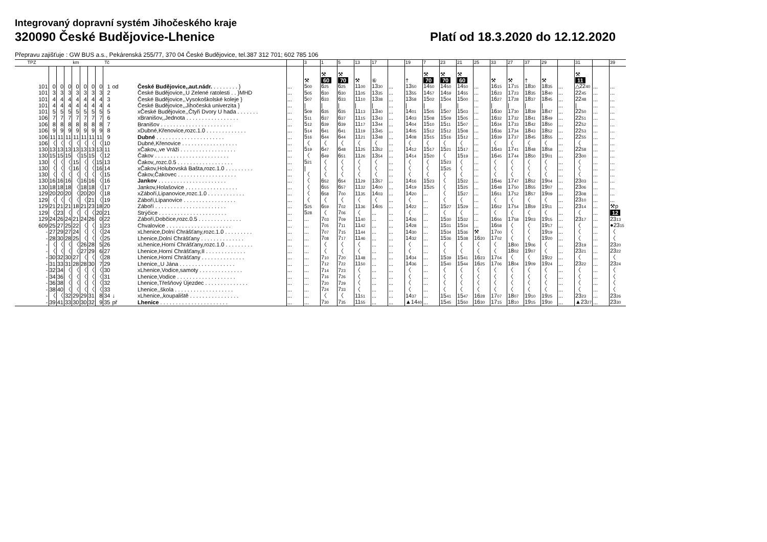Integrovaný dopravní systém Jihočeského kraje
320090 České Budějovice-Lhenice Platí od 18.3.2020 do 12.12.2020
Přepravu zajišťuje : GW BUS a.s., Pekárenská 255/77, 370 04 České Budějovice, tel.387 312 701; 602 785 106
| TPZ | km | | | | | | | Tč | | | | 3 | 1 | 5 | 13 | 17 | | 19 | 7 | 23 | 21 | 25 | 33 | 27 | 37 | 29 | | 31 | | 39 |
| --- | --- | --- | --- | --- | --- | --- | --- | --- | --- | --- | --- | --- | --- | --- | --- | --- | --- | --- | --- | --- | --- | --- | --- | --- | --- | --- | --- | --- | --- | --- |
| | | | | | | | | | | | | ⚒ | ⚒ 60 | ⚒ 70 | ⚒ | ⑥ | | † | ⚒ 70 | ⚒ 70 | ⚒ 60 | | ⚒ | ⚒ | † | ⚒ | | ⚒ 11 | | |
| 101 | 0 | 0 | 0 | 0 | 0 | 0 | 0 | 1 | od | České Budějovice,,aut.nádr. . . . . . . . . } | ... | 5 00 | 6 25 | 6 25 | 11 00 | 13 30 | ... | 13 50 | 14 50 | 14 50 | 14 50 | ... | 16 15 | 17 15 | 18 30 | 18 35 | ... | △22 40 | ... | ... |
| 101 | 3 | 3 | 3 | 3 | 3 | 3 | 3 | 2 | | České Budějovice,,U Zelené ratolesti . . }MHD | ... | 5 05 | 6 30 | 6 30 | 11 05 | 13 35 | ... | 13 55 | 14 57 | 14 59 | 14 55 | ... | 16 23 | 17 23 | 18 35 | 18 40 | ... | 22 45 | ... | ... |
| 101 | 4 | 4 | 4 | 4 | 4 | 4 | 4 | 3 | | České Budějovice,,Vysokoškolské koleje } | ... | 5 07 | 6 33 | 6 33 | 11 10 | 13 38 | ... | 13 58 | 15 02 | 15 04 | 15 00 | ... | 16 27 | 17 28 | 18 37 | 18 45 | ... | 22 48 | ... | ... |
| 101 | 4 | 4 | 4 | 4 | 4 | 4 | 4 | 4 | | České Budějovice,,Jihočeská univerzita } | ... | / | / | / | / | / | ... | / | / | / | / | ... | / | / | / | / | ... | / | ... | ... |
| 101 | 5 | 5 | 5 | 5 | 5 | 5 | 5 | 5 | | xČeské Budějovice,,Čtyři Dvory U hada . . . . . . . | ... | 5 09 | 6 35 | 6 35 | 11 13 | 13 40 | ... | 14 01 | 15 05 | 15 07 | 15 03 | ... | 16 30 | 17 30 | 18 39 | 18 47 | ... | 22 50 | ... | ... |
| 106 | 7 | 7 | 7 | 7 | 7 | 7 | 7 | 6 | | xBranišov,,Jednota . . . . . . . . . . . . . . . . . | ... | 5 11 | 6 37 | 6 37 | 11 15 | 13 43 | ... | 14 03 | 15 08 | 15 09 | 15 05 | ... | 16 32 | 17 32 | 18 41 | 18 49 | ... | 22 51 | ... | ... |
| 106 | 8 | 8 | 8 | 8 | 8 | 8 | 8 | 7 | | Branišov . . . . . . . . . . . . . . . . . . . . . . . | ... | 5 12 | 6 39 | 6 39 | 11 17 | 13 44 | ... | 14 04 | 15 10 | 15 11 | 15 07 | ... | 16 34 | 17 33 | 18 42 | 18 50 | ... | 22 52 | ... | ... |
| 106 | 9 | 9 | 9 | 9 | 9 | 9 | 9 | 8 | | xDubné,Křenovice,rozc.1.0 . . . . . . . . . . . . . | ... | 5 14 | 6 41 | 6 41 | 11 19 | 13 45 | ... | 14 05 | 15 12 | 15 12 | 15 08 | ... | 16 36 | 17 34 | 18 43 | 18 52 | ... | 22 53 | ... | ... |
| 106 | 11 | 11 | 11 | 11 | 11 | 11 | 11 | 9 | | Dubné . . . . . . . . . . . . . . . . . . . . . . | ... | 5 16 | 6 44 | 6 44 | 11 21 | 13 48 | ... | 14 08 | 15 15 | 15 16 | 15 12 | ... | 16 39 | 17 37 | 18 45 | 18 55 | ... | 22 55 | ... | ... |
| 106 | 〈 | 〈 | 〈 | 〈 | 〈 | 〈 | 〈 | 10 | | Dubné,Křenovice . . . . . . . . . . . . . . . . . . | ... | 〈 | 〈 | 〈 | 〈 | 〈 | ... | 〈 | 〈 | 〈 | 〈 | ... | 〈 | 〈 | 〈 | 〈 | ... | 〈 | ... | ... |
| 130 | 13 | 13 | 13 | 13 | 13 | 13 | 13 | 11 | | xČakov,,ve Vráži . . . . . . . . . . . . . . . . . . | ... | 5 19 | 6 47 | 6 48 | 11 25 | 13 52 | ... | 14 12 | 15 17 | 15 21 | 15 17 | ... | 16 43 | 17 41 | 18 48 | 18 58 | ... | 22 58 | ... | ... |
| 130 | 15 | 15 | 15 | 〈 | 15 | 15 | 〈 | 12 | | Čakov . . . . . . . . . . . . . . . . . . . . . . . . | ... | 〈 | 6 49 | 6 51 | 11 26 | 13 54 | ... | 14 14 | 15 20 | 〈 | 15 19 | ... | 16 45 | 17 44 | 18 50 | 19 01 | ... | 23 00 | ... | ... |
| 130 | 〈 | 〈 | 〈 | 15 | 〈 | 〈 | 15 | 13 | | Čakov,,rozc.0.5 . . . . . . . . . . . . . . . . . . | ... | 5 21 | 〈 | 〈 | 〈 | 〈 | ... | 〈 | 〈 | 15 23 | 〈 | ... | 〈 | 〈 | 〈 | 〈 | ... | 〈 | ... | ... |
| 130 | 〈 | 〈 | 〈 | 16 | 〈 | 〈 | 16 | 14 | | xČakov,Holubovská Bašta,rozc.1.0 . . . . . . . . . | ... | / | 〈 | 〈 | 〈 | 〈 | ... | 〈 | 〈 | 15 25 | 〈 | ... | 〈 | 〈 | 〈 | 〈 | ... | 〈 | ... | ... |
| 130 | 〈 | 〈 | 〈 | 〈 | 〈 | 〈 | 〈 | 15 | | Čakov,Čakovec . . . . . . . . . . . . . . . . . . . | ... | 〈 | 〈 | 〈 | 〈 | 〈 | ... | 〈 | 〈 | 〈 | 〈 | ... | 〈 | 〈 | 〈 | 〈 | ... | 〈 | ... | ... |
| 130 | 16 | 16 | 16 | 〈 | 16 | 16 | 〈 | 16 | | Jankov . . . . . . . . . . . . . . . . . . . . . . | ... | 〈 | 6 52 | 6 54 | 11 29 | 13 57 | ... | 14 16 | 15 23 | 〈 | 15 22 | ... | 16 46 | 17 47 | 18 52 | 19 04 | ... | 23 03 | ... | ... |
| 130 | 18 | 18 | 18 | 〈 | 18 | 18 | 〈 | 17 | | Jankov,Holašovice . . . . . . . . . . . . . . . . . | ... | 〈 | 6 55 | 6 57 | 11 32 | 14 00 | ... | 14 19 | 15 25 | 〈 | 15 25 | ... | 16 48 | 17 50 | 18 55 | 19 07 | ... | 23 06 | ... | ... |
| 129 | 20 | 20 | 20 | 〈 | 20 | 20 | 〈 | 18 | | xZáboří,Lipanovice,rozc.1.0 . . . . . . . . . . . . | ... | 〈 | 6 58 | 7 00 | 11 35 | 14 03 | ... | 14 20 | ... | 〈 | 15 27 | ... | 16 51 | 17 52 | 18 57 | 19 09 | ... | 23 08 | ... | ... |
| 129 | 〈 | 〈 | 〈 | 〈 | 〈 | 21 | 〈 | 19 | | Záboří,Lipanovice . . . . . . . . . . . . . . . . . | ... | 〈 | 〈 | 〈 | 〈 | 〈 | ... | 〈 | ... | 〈 | 〈 | ... | 〈 | 〈 | 〈 | 〈 | ... | 23 10 | ... | ... |
| 129 | 21 | 21 | 21 | 18 | 21 | 23 | 18 | 20 | | Záboří . . . . . . . . . . . . . . . . . . . . . . . | ... | 5 25 | 6 59 | 7 02 | 11 36 | 14 05 | ... | 14 22 | ... | 15 27 | 15 29 | ... | 16 52 | 17 54 | 18 59 | 19 11 | ... | 23 14 | ... | ⚒p |
| 129 | 〈 | 23 | 〈 | 〈 | 〈 | 〈 | 20 | 21 | | Strýčice . . . . . . . . . . . . . . . . . . . . . . | ... | 5 28 | 〈 | 7 06 | 〈 | ... | ... | 〈 | ... | 〈 | 〈 | ... | 〈 | 〈 | 〈 | 〈 | ... | 〈 | ... | 12 |
| 129 | 24 | 26 | 24 | 21 | 24 | 26 | 0 | 22 | | Záboří,Dobčice,rozc.0.5 . . . . . . . . . . . . . . | ... | ... | 7 03 | 7 09 | 11 40 | ... | ... | 14 26 | ... | 15 30 | 15 32 | ... | 16 56 | 17 58 | 19 03 | 19 15 | ... | 23 17 | ... | 23 13 |
| 609 | 25 | 27 | 25 | 22 | 〈 | 〈 | 1 | 23 | | Chvalovice . . . . . . . . . . . . . . . . . . . . . | ... | ... | 7 05 | 7 11 | 11 42 | ... | ... | 14 28 | ... | 15 31 | 15 34 | ... | 16 58 | 〈 | 〈 | 19 17 | ... | 〈 | ... | ●23 15 |
| - | 27 | 29 | 27 | 24 | 〈 | 〈 | 〈 | 24 | | xLhenice,Dolní Chrášťany,rozc.1.0 . . . . . . . . . | ... | ... | 7 07 | 7 15 | 11 44 | ... | ... | 14 30 | ... | 15 34 | 15 36 | ⚒ | 17 00 | 〈 | 〈 | 19 19 | ... | 〈 | ... | 〈 |
| - | 28 | 30 | 28 | 25 | 〈 | 〈 | 〈 | 25 | | Lhenice,Dolní Chrášťany . . . . . . . . . . . . . . | ... | ... | 7 08 | 7 17 | 11 46 | ... | ... | 14 32 | ... | 15 36 | 15 38 | 16 20 | 17 02 | 〈 | 〈 | 19 20 | ... | 〈 | ... | 〈 |
| - | 〈 | 〈 | 〈 | 〈 | 26 | 28 | 5 | 26 | | xLhenice,Horní Chrášťany,rozc.1.0 . . . . . . . . . | ... | ... | 〈 | 〈 | 〈 | ... | ... | 〈 | ... | 〈 | 〈 | 〈 | 〈 | 18 00 | 19 06 | 〈 | ... | 23 19 | ... | 23 20 |
| - | 〈 | 〈 | 〈 | 〈 | 27 | 29 | 6 | 27 | | Lhenice,Horní Chrášťany,II . . . . . . . . . . . . . | ... | ... | 〈 | 〈 | 〈 | ... | ... | 〈 | ... | 〈 | 〈 | 〈 | 〈 | 18 02 | 19 07 | 〈 | ... | 23 21 | ... | 23 22 |
| - | 30 | 32 | 30 | 27 | 〈 | 〈 | 〈 | 28 | | Lhenice,Horní Chrášťany . . . . . . . . . . . . . . | ... | ... | 7 10 | 7 20 | 11 48 | ... | ... | 14 34 | ... | 15 39 | 15 41 | 16 23 | 17 04 | 〈 | 〈 | 19 22 | ... | 〈 | ... | 〈 |
| - | 31 | 33 | 31 | 28 | 28 | 30 | 7 | 29 | | Lhenice,,U Jána . . . . . . . . . . . . . . . . . . | ... | ... | 7 12 | 7 22 | 11 50 | ... | ... | 14 36 | ... | 15 40 | 15 44 | 16 25 | 17 06 | 18 04 | 19 09 | 19 24 | ... | 23 22 | ... | 23 24 |
| - | 32 | 34 | 〈 | 〈 | 〈 | 〈 | 〈 | 30 | | xLhenice,Vodice,samoty . . . . . . . . . . . . . . | ... | ... | 7 14 | 7 23 | 〈 | ... | ... | 〈 | ... | 〈 | 〈 | 〈 | 〈 | 〈 | 〈 | 〈 | ... | 〈 | ... | 〈 |
| - | 34 | 36 | 〈 | 〈 | 〈 | 〈 | 〈 | 31 | | Lhenice,Vodice . . . . . . . . . . . . . . . . . . . | ... | ... | 7 16 | 7 26 | 〈 | ... | ... | 〈 | ... | 〈 | 〈 | 〈 | 〈 | 〈 | 〈 | 〈 | ... | 〈 | ... | 〈 |
| - | 36 | 38 | 〈 | 〈 | 〈 | 〈 | 〈 | 32 | | Lhenice,Třešňový Újezdec . . . . . . . . . . . . . . | ... | ... | 7 20 | 7 29 | 〈 | ... | ... | 〈 | ... | 〈 | 〈 | 〈 | 〈 | 〈 | 〈 | 〈 | ... | 〈 | ... | 〈 |
| - | 38 | 40 | 〈 | 〈 | 〈 | 〈 | 〈 | 33 | | Lhenice,,škola . . . . . . . . . . . . . . . . . . . | ... | ... | 7 24 | 7 33 | 〈 | ... | ... | 〈 | ... | 〈 | 〈 | 〈 | 〈 | 〈 | 〈 | 〈 | ... | 〈 | ... | 〈 |
| - | 〈 | 〈 | 32 | 29 | 29 | 31 | 8 | 34 | ↓ | xLhenice,,koupaliště . . . . . . . . . . . . . . . . | ... | ... | 〈 | 〈 | 11 51 | ... | ... | 14 37 | ... | 15 41 | 15 47 | 16 28 | 17 07 | 18 07 | 19 10 | 19 25 | ... | 23 23 | ... | 23 26 |
| - | 39 | 41 | 33 | 30 | 30 | 32 | 9 | 35 | př | Lhenice . . . . . . . . . . . . . . . . . . . . . . | ... | ... | 7 30 | 7 35 | 11 55 | ... | ... | ▲14 40 | ... | 15 45 | 15 50 | 16 30 | 17 15 | 18 10 | 19 15 | 19 30 | ... | ▲23 27 | ... | 23 30 |